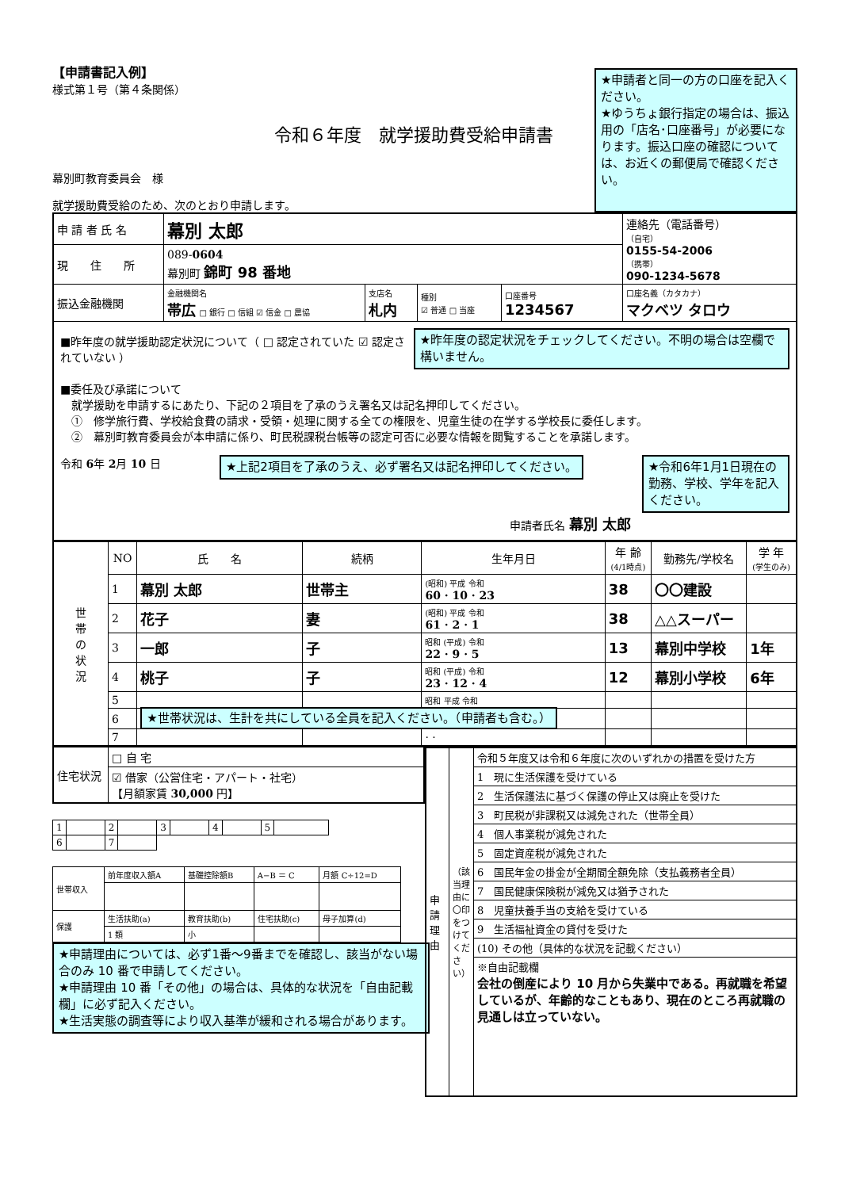【申請書記入例】
様式第１号（第４条関係）
令和６年度　就学援助費受給申請書
幕別町教育委員会　様
就学援助費受給のため、次のとおり申請します。
★申請者と同一の方の口座を記入ください。
★ゆうちょ銀行指定の場合は、振込用の「店名･口座番号」が必要になります。振込口座の確認については、お近くの郵便局で確認ください。
| 申 請 者 氏 名 | 幕別 太郎 | | | | | 連絡先（電話番号） （自宅） 0155-54-2006 （携帯） 090-1234-5678 |
| 現 住 所 | 089- 0604 幕別町 錦町 98 番地 | | | | | |
| 振込金融機関 | 金融機関名 帯広 □ 銀行 □ 信組 ☑ 信金 □ 農協 | 支店名 札内 | 種別 ☑ 普通 □ 当座 | 口座番号 1234567 | 口座名義（カタカナ） マクベツ タロウ | |
| ■昨年度の就学援助認定状況について（ □ 認定されていた ☑ 認定されていない ） ★昨年度の認定状況をチェックしてください。不明の場合は空欄で構いません。 ■委任及び承諾について 就学援助を申請するにあたり、下記の２項目を了承のうえ署名又は記名押印してください。 ① 修学旅行費、学校給食費の請求・受領・処理に関する全ての権限を、児童生徒の在学する学校長に委任します。 ② 幕別町教育委員会が本申請に係り、町民税課税台帳等の認定可否に必要な情報を閲覧することを承諾します。 令和 6 年 2 月 10 日 ★上記2項目を了承のうえ、必ず署名又は記名押印してください。 ★令和6年1月1日現在の勤務、学校、学年を記入ください。 申請者氏名 幕別 太郎 | | | | | | |
| 世 帯 の 状 況 | NO | 氏 名 | 続柄 | 生年月日 | 年 齢 (4/1時点) | 勤務先/学校名 | 学 年 (学生のみ) |
| | 1 | 幕別 太郎 | 世帯主 | (昭和) 平成 令和 60 · 10 · 23 | 38 | 〇〇建設 | |
| | 2 | 花子 | 妻 | (昭和) 平成 令和 61 · 2 · 1 | 38 | △△スーパー | |
| | 3 | 一郎 | 子 | 昭和 (平成) 令和 22 · 9 · 5 | 13 | 幕別中学校 | 1年 |
| | 4 | 桃子 | 子 | 昭和 (平成) 令和 23 · 12 · 4 | 12 | 幕別小学校 | 6年 |
| | 5 | | | 昭和 平成 令和 | | | |
| | 6 | ★世帯状況は、生計を共にしている全員を記入ください。（申請者も含む。） | | | | | |
| | 7 | | | · · | | | |
| 住宅状況 | □ 自 宅 |
| | ☑ 借家（公営住宅・アパート・社宅） 【月額家賃 30,000 円】 |
| 1 | | 2 | | 3 | | 4 | | 5 | |
| 6 | | 7 | | | | | | | |
| 世帯収入 | 前年度収入額A | 基礎控除額B | A−B ＝ C | 月額 C÷12=D |
| 保護 | 生活扶助(a) | 教育扶助(b) | 住宅扶助(c) | 母子加算(d) |
| | 1 類 | 小 | | |
★申請理由については、必ず1番～9番までを確認し、該当がない場合のみ 10 番で申請してください。
★申請理由 10 番「その他」の場合は、具体的な状況を「自由記載欄」に必ず記入ください。
★生活実態の調査等により収入基準が緩和される場合があります。
| 申請理由 | （該当理由に〇印をつけてください） | 令和５年度又は令和６年度に次のいずれかの措置を受けた方 |
| | | 1 現に生活保護を受けている |
| | | 2 生活保護法に基づく保護の停止又は廃止を受けた |
| | | 3 町民税が非課税又は減免された（世帯全員） |
| | | 4 個人事業税が減免された |
| | | 5 固定資産税が減免された |
| | | 6 国民年金の掛金が全期間全額免除（支払義務者全員） |
| | | 7 国民健康保険税が減免又は猶予された |
| | | 8 児童扶養手当の支給を受けている |
| | | 9 生活福祉資金の貸付を受けた |
| | | (10) その他（具体的な状況を記載ください） |
| | | ※自由記載欄 会社の倒産により 10 月から失業中である。再就職を希望しているが、年齢的なこともあり、現在のところ再就職の見通しは立っていない。 |